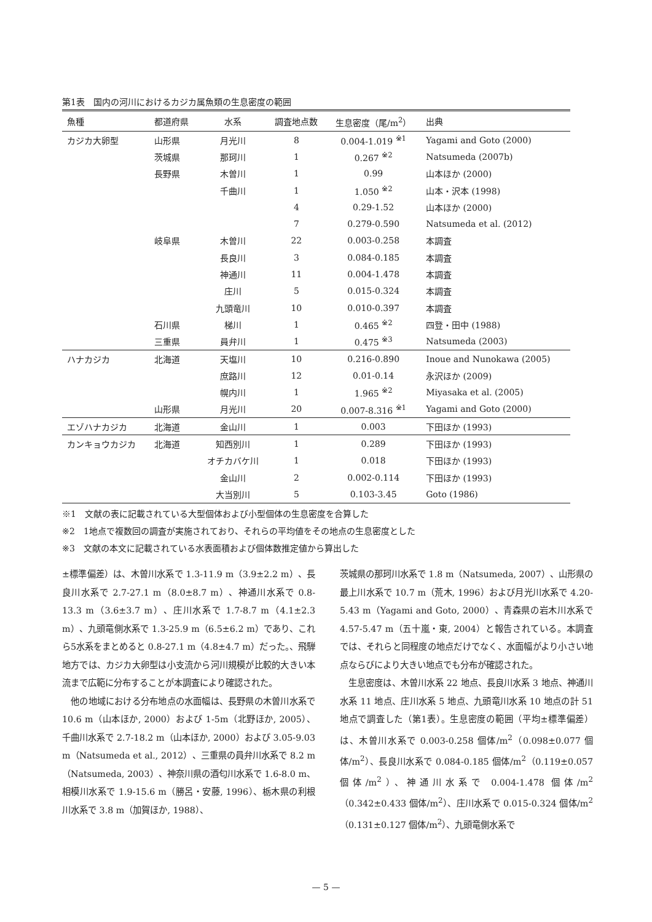第1表　国内の河川におけるカジカ属魚類の生息密度の範囲
| 魚種 | 都道府県 | 水系 | 調査地点数 | 生息密度（尾/m<sup>2</sup>） | 出典 |
| --- | --- | --- | --- | --- | --- |
| カジカ大卵型 | 山形県 | 月光川 | 8 | 0.004-1.019 <sup>※1</sup> | Yagami and Goto (2000) |
| | 茨城県 | 那珂川 | 1 | 0.267 <sup>※2</sup> | Natsumeda (2007b) |
| | 長野県 | 木曽川 | 1 | 0.99 | 山本ほか (2000) |
| | | 千曲川 | 1 | 1.050 <sup>※2</sup> | 山本・沢本 (1998) |
| | | | 4 | 0.29-1.52 | 山本ほか (2000) |
| | | | 7 | 0.279-0.590 | Natsumeda et al. (2012) |
| | 岐阜県 | 木曽川 | 22 | 0.003-0.258 | 本調査 |
| | | 長良川 | 3 | 0.084-0.185 | 本調査 |
| | | 神通川 | 11 | 0.004-1.478 | 本調査 |
| | | 庄川 | 5 | 0.015-0.324 | 本調査 |
| | | 九頭竜川 | 10 | 0.010-0.397 | 本調査 |
| | 石川県 | 梯川 | 1 | 0.465 <sup>※2</sup> | 四登・田中 (1988) |
| | 三重県 | 員弁川 | 1 | 0.475 <sup>※3</sup> | Natsumeda (2003) |
| ハナカジカ | 北海道 | 天塩川 | 10 | 0.216-0.890 | Inoue and Nunokawa (2005) |
| | | 庶路川 | 12 | 0.01-0.14 | 永沢ほか (2009) |
| | | 幌内川 | 1 | 1.965 <sup>※2</sup> | Miyasaka et al. (2005) |
| | 山形県 | 月光川 | 20 | 0.007-8.316 <sup>※1</sup> | Yagami and Goto (2000) |
| エゾハナカジカ | 北海道 | 金山川 | 1 | 0.003 | 下田ほか (1993) |
| カンキョウカジカ | 北海道 | 知西別川 | 1 | 0.289 | 下田ほか (1993) |
| | | オチカバケ川 | 1 | 0.018 | 下田ほか (1993) |
| | | 金山川 | 2 | 0.002-0.114 | 下田ほか (1993) |
| | | 大当別川 | 5 | 0.103-3.45 | Goto (1986) |
※1　文献の表に記載されている大型個体および小型個体の生息密度を合算した
※2　1地点で複数回の調査が実施されており、それらの平均値をその地点の生息密度とした
※3　文献の本文に記載されている水表面積および個体数推定値から算出した
±標準偏差）は、木曽川水系で 1.3-11.9 m（3.9±2.2 m）、長良川水系で 2.7-27.1 m（8.0±8.7 m）、神通川水系で 0.8-13.3 m（3.6±3.7 m）、庄川水系で 1.7-8.7 m（4.1±2.3 m）、九頭竜側水系で 1.3-25.9 m（6.5±6.2 m）であり、これら5水系をまとめると 0.8-27.1 m（4.8±4.7 m）だった。、飛騨地方では、カジカ大卵型は小支流から河川規模が比較的大きい本流まで広範に分布することが本調査により確認された。
　他の地域における分布地点の水面幅は、長野県の木曽川水系で 10.6 m（山本ほか, 2000）および 1-5m（北野ほか, 2005）、千曲川水系で 2.7-18.2 m（山本ほか, 2000）および 3.05-9.03 m（Natsumeda et al., 2012）、三重県の員弁川水系で 8.2 m（Natsumeda, 2003）、神奈川県の酒匂川水系で 1.6-8.0 m、相模川水系で 1.9-15.6 m（勝呂・安藤, 1996）、栃木県の利根川水系で 3.8 m（加賀ほか, 1988）、
茨城県の那珂川水系で 1.8 m（Natsumeda, 2007）、山形県の最上川水系で 10.7 m（荒木, 1996）および月光川水系で 4.20-5.43 m（Yagami and Goto, 2000）、青森県の岩木川水系で 4.57-5.47 m（五十嵐・東, 2004）と報告されている。本調査では、それらと同程度の地点だけでなく、水面幅がより小さい地点ならびにより大きい地点でも分布が確認された。
　生息密度は、木曽川水系 22 地点、長良川水系 3 地点、神通川水系 11 地点、庄川水系 5 地点、九頭竜川水系 10 地点の計 51 地点で調査した（第1表）。生息密度の範囲（平均±標準偏差）は、木曽川水系で 0.003-0.258 個体/m<sup>2</sup>（0.098±0.077 個体/m<sup>2</sup>）、長良川水系で 0.084-0.185 個体/m<sup>2</sup>（0.119±0.057 個体/m<sup>2</sup>）、神通川水系で 0.004-1.478 個体/m<sup>2</sup>（0.342±0.433 個体/m<sup>2</sup>）、庄川水系で 0.015-0.324 個体/m<sup>2</sup>（0.131±0.127 個体/m<sup>2</sup>）、九頭竜側水系で
— 5 —